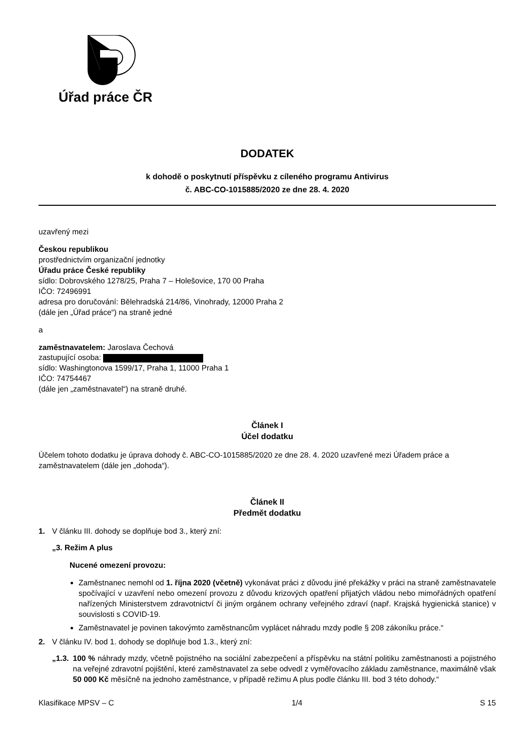Úřad práce ČR
DODATEK
k dohodě o poskytnutí příspěvku z cíleného programu Antivirus
č. ABC-CO-1015885/2020 ze dne 28. 4. 2020
uzavřený mezi
Českou republikou
prostřednictvím organizační jednotky
Úřadu práce České republiky
sídlo: Dobrovského 1278/25, Praha 7 – Holešovice, 170 00 Praha
IČO: 72496991
adresa pro doručování: Bělehradská 214/86, Vinohrady, 12000 Praha 2
(dále jen „Úřad práce“) na straně jedné
a
zaměstnavatelem: Jaroslava Čechová
zastupující osoba:
sídlo: Washingtonova 1599/17, Praha 1, 11000 Praha 1
IČO: 74754467
(dále jen „zaměstnavatel“) na straně druhé.
Článek I
Účel dodatku
Účelem tohoto dodatku je úprava dohody č. ABC-CO-1015885/2020 ze dne 28. 4. 2020 uzavřené mezi Úřadem práce a zaměstnavatelem (dále jen „dohoda“).
Článek II
Předmět dodatku
1. V článku III. dohody se doplňuje bod 3., který zní:
„3. Režim A plus
Nucené omezení provozu:
Zaměstnanec nemohl od 1. října 2020 (včetně) vykonávat práci z důvodu jiné překážky v práci na straně zaměstnavatele spočívající v uzavření nebo omezení provozu z důvodu krizových opatření přijatých vládou nebo mimořádných opatření nařízených Ministerstvem zdravotnictví či jiným orgánem ochrany veřejného zdraví (např. Krajská hygienická stanice) v souvislosti s COVID-19.
Zaměstnavatel je povinen takovýmto zaměstnancům vyplácet náhradu mzdy podle § 208 zákoníku práce.“
2. V článku IV. bod 1. dohody se doplňuje bod 1.3., který zní:
„1.3. 100 % náhrady mzdy, včetně pojistného na sociální zabezpečení a příspěvku na státní politiku zaměstnanosti a pojistného na veřejné zdravotní pojištění, které zaměstnavatel za sebe odvedl z vyměřovacího základu zaměstnance, maximálně však 50 000 Kč měsíčně na jednoho zaměstnance, v případě režimu A plus podle článku III. bod 3 této dohody.“
Klasifikace MPSV – C 1/4 S 15